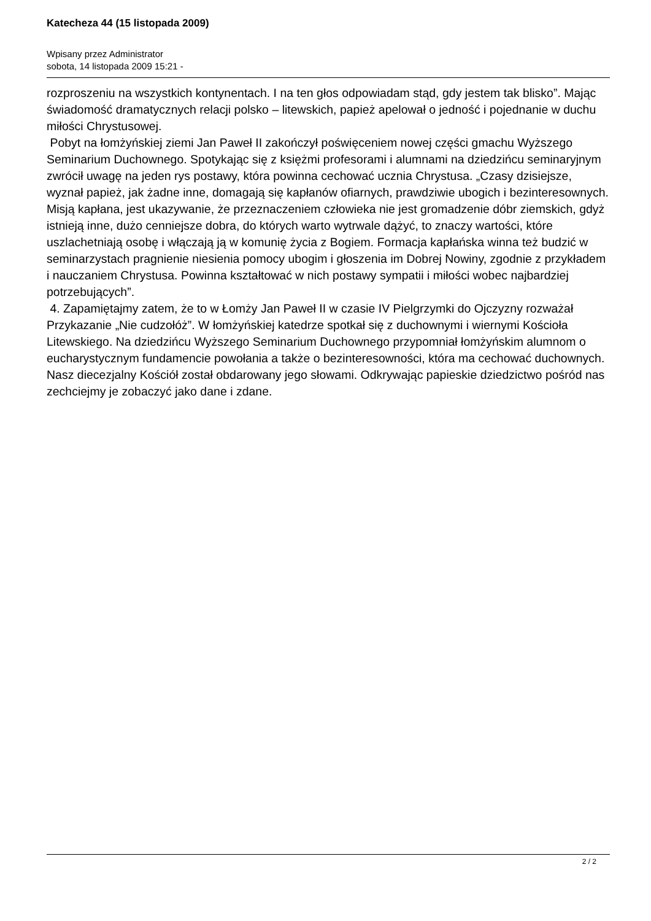Katecheza 44 (15 listopada 2009)
Wpisany przez Administrator
sobota, 14 listopada 2009 15:21 -
rozproszeniu na wszystkich kontynentach. I na ten głos odpowiadam stąd, gdy jestem tak blisko”. Mając świadomość dramatycznych relacji polsko – litewskich, papież apelował o jedność i pojednanie w duchu miłości Chrystusowej.
Pobyt na łomżyńskiej ziemi Jan Paweł II zakończył poświęceniem nowej części gmachu Wyższego Seminarium Duchownego. Spotykając się z księżmi profesorami i alumnami na dziedzińcu seminaryjnym zwrócił uwagę na jeden rys postawy, która powinna cechować ucznia Chrystusa. „Czasy dzisiejsze, wyznał papież, jak żadne inne, domagają się kapłanów ofiarnych, prawdziwie ubogich i bezinteresownych. Misją kapłana, jest ukazywanie, że przeznaczeniem człowieka nie jest gromadzenie dóbr ziemskich, gdyż istnieją inne, dużo cenniejsze dobra, do których warto wytrwale dążyć, to znaczy wartości, które uszlachetniają osobę i włączają ją w komunię życia z Bogiem. Formacja kapłańska winna też budzić w seminarzystach pragnienie niesienia pomocy ubogim i głoszenia im Dobrej Nowiny, zgodnie z przykładem i nauczaniem Chrystusa. Powinna kształtować w nich postawy sympatii i miłości wobec najbardziej potrzebujących”.
4. Zapamiętajmy zatem, że to w Łomży Jan Paweł II w czasie IV Pielgrzymki do Ojczyzny rozważał Przykazanie „Nie cudzołóż”. W łomżyńskiej katedrze spotkał się z duchownymi i wiernymi Kościoła Litewskiego. Na dziedzińcu Wyższego Seminarium Duchownego przypomniał łomżyńskim alumnom o eucharystycznym fundamencie powołania a także o bezinteresowności, która ma cechować duchownych. Nasz diecezjalny Kościół został obdarowany jego słowami. Odkrywając papieskie dziedzictwo pośród nas zechciejmy je zobaczyć jako dane i zdane.
2 / 2